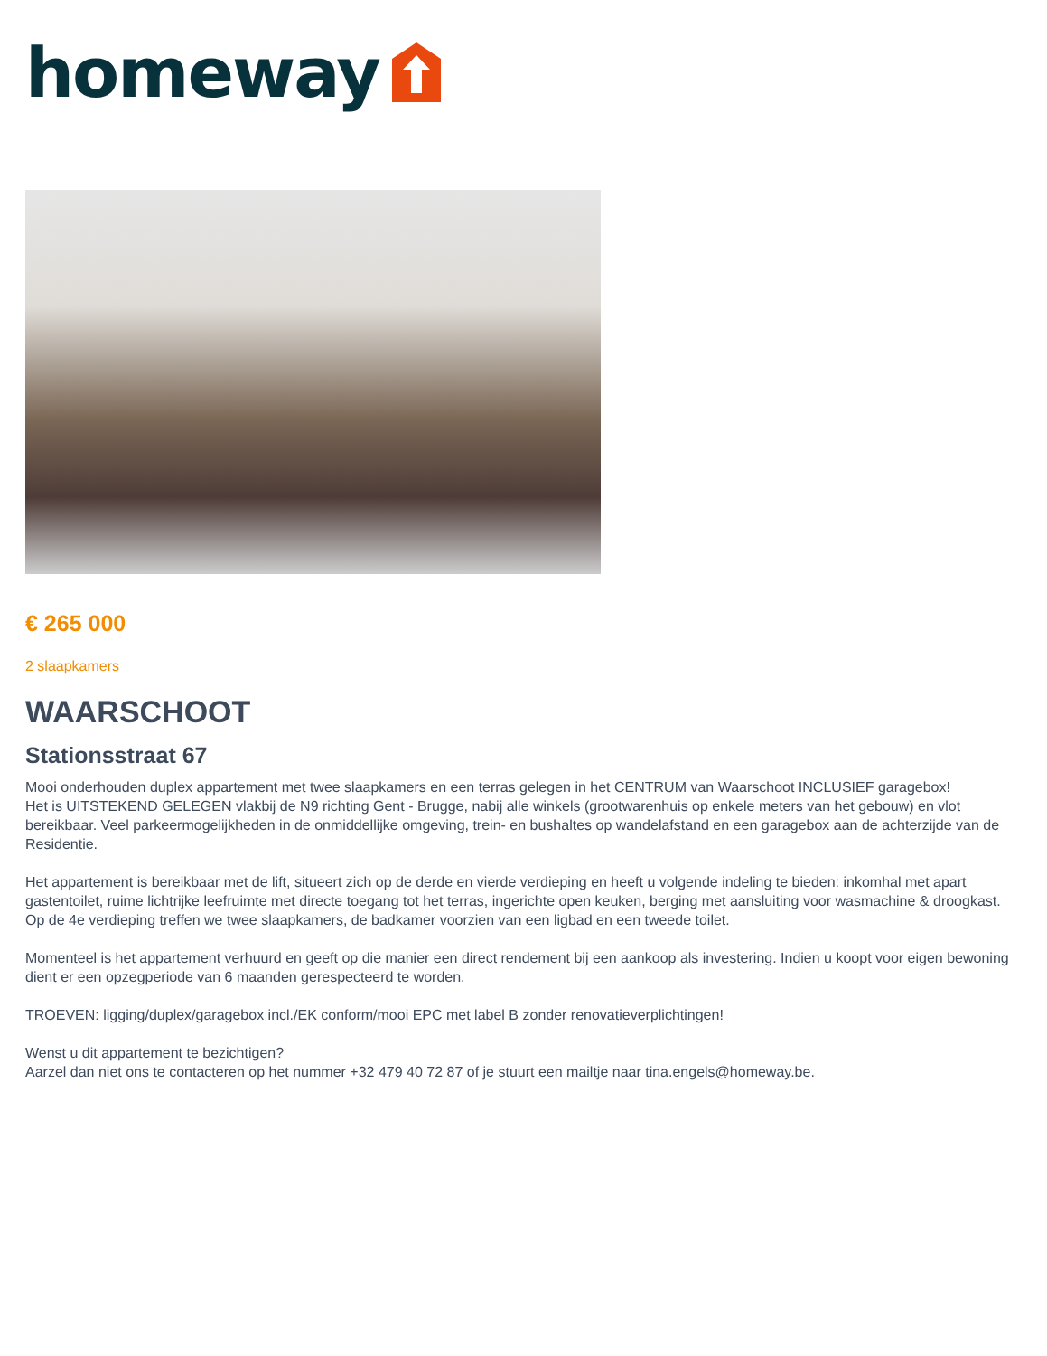homeway
€ 265 000
2 slaapkamers
WAARSCHOOT
Stationsstraat 67
Mooi onderhouden duplex appartement met twee slaapkamers en een terras gelegen in het CENTRUM van Waarschoot INCLUSIEF garagebox!
Het is UITSTEKEND GELEGEN vlakbij de N9 richting Gent - Brugge, nabij alle winkels (grootwarenhuis op enkele meters van het gebouw) en vlot bereikbaar. Veel parkeermogelijkheden in de onmiddellijke omgeving, trein- en bushaltes op wandelafstand en een garagebox aan de achterzijde van de Residentie.
Het appartement is bereikbaar met de lift, situeert zich op de derde en vierde verdieping en heeft u volgende indeling te bieden: inkomhal met apart gastentoilet, ruime lichtrijke leefruimte met directe toegang tot het terras, ingerichte open keuken, berging met aansluiting voor wasmachine & droogkast. Op de 4e verdieping treffen we twee slaapkamers, de badkamer voorzien van een ligbad en een tweede toilet.
Momenteel is het appartement verhuurd en geeft op die manier een direct rendement bij een aankoop als investering. Indien u koopt voor eigen bewoning dient er een opzegperiode van 6 maanden gerespecteerd te worden.
TROEVEN: ligging/duplex/garagebox incl./EK conform/mooi EPC met label B zonder renovatieverplichtingen!
Wenst u dit appartement te bezichtigen?
Aarzel dan niet ons te contacteren op het nummer +32 479 40 72 87 of je stuurt een mailtje naar tina.engels@homeway.be.